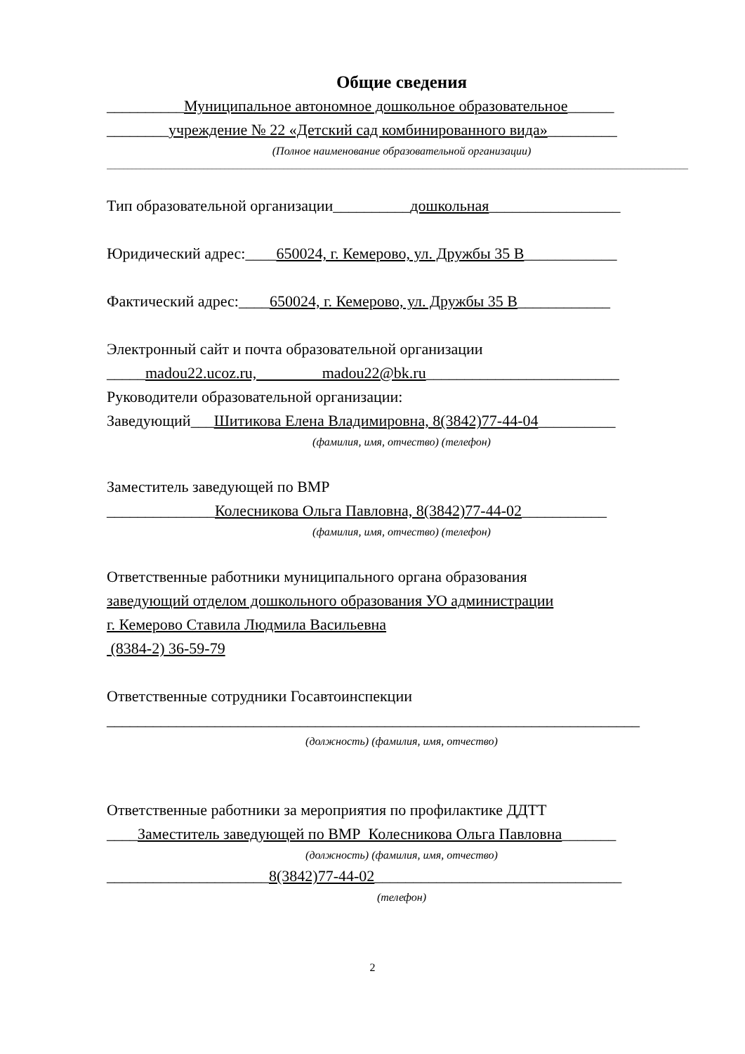Общие сведения
__________Муниципальное автономное дошкольное образовательное______
________учреждение № 22 «Детский сад комбинированного вида»_________
(Полное наименование образовательной организации)
__________________________________________________________________________________________________________________________________________
Тип образовательной организации__________дошкольная_________________
Юридический адрес:____650024, г. Кемерово, ул. Дружбы 35 В____________
Фактический адрес:____650024, г. Кемерово, ул. Дружбы 35 В____________
Электронный сайт и почта образовательной организации
_____madou22.ucoz.ru, madou22@bk.ru_________________________
Руководители образовательной организации:
Заведующий___Шитикова Елена Владимировна, 8(3842)77-44-04__________
(фамилия, имя, отчество) (телефон)
Заместитель заведующей по ВМР
______________Колесникова Ольга Павловна, 8(3842)77-44-02___________
(фамилия, имя, отчество) (телефон)
Ответственные работники муниципального органа образования
заведующий отделом дошкольного образования УО администрации
г. Кемерово Ставила Людмила Васильевна
(8384-2) 36-59-79
Ответственные сотрудники Госавтоинспекции
_____________________________________________________________________
(должность) (фамилия, имя, отчество)
Ответственные работники за мероприятия по профилактике ДДТТ
____Заместитель заведующей по ВМР Колесникова Ольга Павловна_______
(должность) (фамилия, имя, отчество)
_____________________8(3842)77-44-02________________________________
(телефон)
2